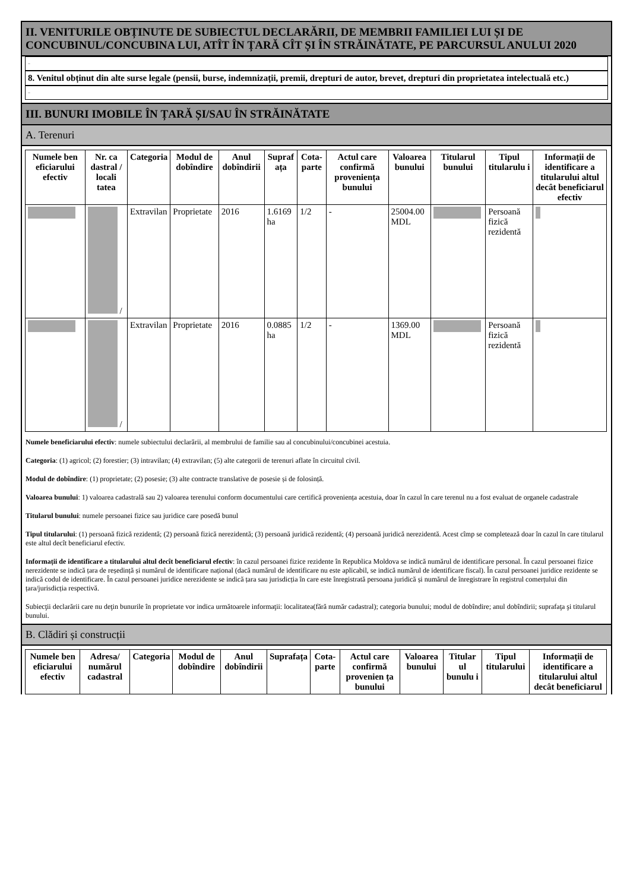II. VENITURILE OBȚINUTE DE SUBIECTUL DECLARĂRII, DE MEMBRII FAMILIEI LUI ȘI DE CONCUBINUL/CONCUBINA LUI, ATÎT ÎN ȚARĂ CÎT ȘI ÎN STRĂINĂTATE, PE PARCURSUL ANULUI 2020
-
8. Venitul obținut din alte surse legale (pensii, burse, indemnizații, premii, drepturi de autor, brevet, drepturi din proprietatea intelectuală etc.)
-
III. BUNURI IMOBILE ÎN ȚARĂ ȘI/SAU ÎN STRĂINĂTATE
A. Terenuri
| Numele ben eficiarului efectiv | Nr. ca dastral / locali tatea | Categoria | Modul de dobîndire | Anul dobîndirii | Supraf ața | Cota-parte | Actul care confirmă proveniența bunului | Valoarea bunului | Titularul bunului | Tipul titularulu i | Informații de identificare a titularului altul decât beneficiarul efectiv |
| --- | --- | --- | --- | --- | --- | --- | --- | --- | --- | --- | --- |
| | / | Extravilan | Proprietate | 2016 | 1.6169 ha | 1/2 | - | 25004.00 MDL | | Persoană fizică rezidentă | |
| | / | Extravilan | Proprietate | 2016 | 0.0885 ha | 1/2 | - | 1369.00 MDL | | Persoană fizică rezidentă | |
Numele beneficiarului efectiv: numele subiectului declarării, al membrului de familie sau al concubinului/concubinei acestuia.
Categoria: (1) agricol; (2) forestier; (3) intravilan; (4) extravilan; (5) alte categorii de terenuri aflate în circuitul civil.
Modul de dobîndire: (1) proprietate; (2) posesie; (3) alte contracte translative de posesie și de folosință.
Valoarea bunului: 1) valoarea cadastrală sau 2) valoarea terenului conform documentului care certifică proveniența acestuia, doar în cazul în care terenul nu a fost evaluat de organele cadastrale
Titularul bunului: numele persoanei fizice sau juridice care posedă bunul
Tipul titularului: (1) persoană fizică rezidentă; (2) persoană fizică nerezidentă; (3) persoană juridică rezidentă; (4) persoană juridică nerezidentă. Acest cîmp se completează doar în cazul în care titularul este altul decît beneficiarul efectiv.
Informații de identificare a titularului altul decît beneficiarul efectiv: în cazul persoanei fizice rezidente în Republica Moldova se indică numărul de identificare personal. În cazul persoanei fizice nerezidente se indică țara de reședință și numărul de identificare național (dacă numărul de identificare nu este aplicabil, se indică numărul de identificare fiscal). În cazul persoanei juridice rezidente se indică codul de identificare. În cazul persoanei juridice nerezidente se indică țara sau jurisdicția în care este înregistrată persoana juridică și numărul de înregistrare în registrul comerțului din țara/jurisdicția respectivă.
Subiecţii declarării care nu deţin bunurile în proprietate vor indica următoarele informaţii: localitatea(fără număr cadastral); categoria bunului; modul de dobîndire; anul dobîndirii; suprafaţa şi titularul bunului.
B. Clădiri și construcții
| Numele ben eficiarului efectiv | Adresa/ numărul cadastral | Categoria | Modul de dobîndire | Anul dobîndirii | Suprafața | Cota-parte | Actul care confirmă provenien ța bunului | Valoarea bunului | Titular ul bunulu i | Tipul titularului | Informații de identificare a titularului altul decât beneficiarul |
| --- | --- | --- | --- | --- | --- | --- | --- | --- | --- | --- | --- |